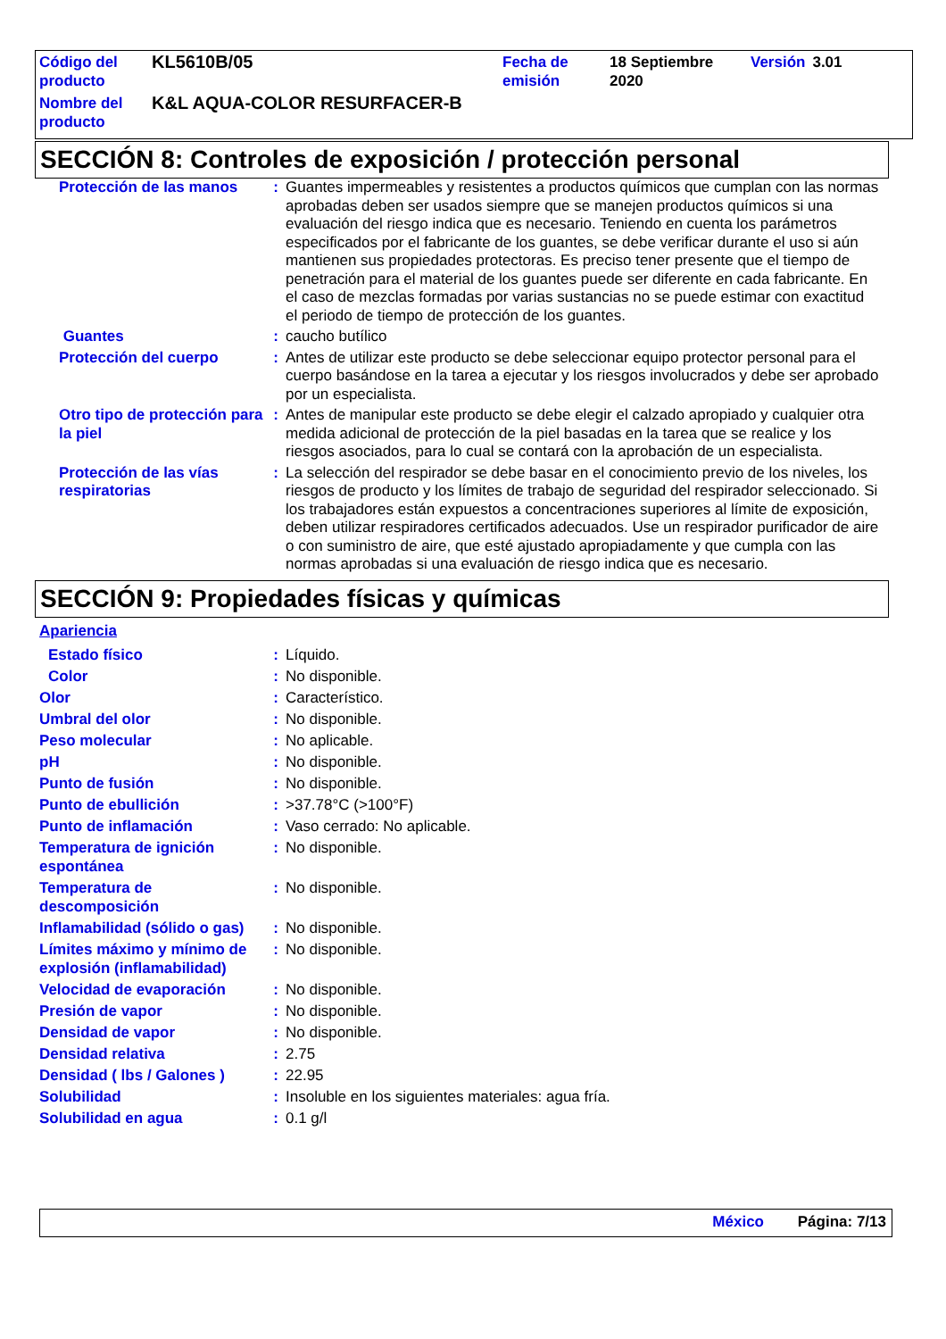| Código del producto | KL5610B/05 | Fecha de emisión | 18 Septiembre 2020 | Versión | 3.01 |
| Nombre del producto | K&L AQUA-COLOR RESURFACER-B | | | | |
SECCIÓN 8: Controles de exposición / protección personal
| Protección de las manos | : | Guantes impermeables y resistentes a productos químicos que cumplan con las normas aprobadas deben ser usados siempre que se manejen productos químicos si una evaluación del riesgo indica que es necesario. Teniendo en cuenta los parámetros especificados por el fabricante de los guantes, se debe verificar durante el uso si aún mantienen sus propiedades protectoras. Es preciso tener presente que el tiempo de penetración para el material de los guantes puede ser diferente en cada fabricante. En el caso de mezclas formadas por varias sustancias no se puede estimar con exactitud el periodo de tiempo de protección de los guantes. |
| Guantes | : | caucho butílico |
| Protección del cuerpo | : | Antes de utilizar este producto se debe seleccionar equipo protector personal para el cuerpo basándose en la tarea a ejecutar y los riesgos involucrados y debe ser aprobado por un especialista. |
| Otro tipo de protección para la piel | : | Antes de manipular este producto se debe elegir el calzado apropiado y cualquier otra medida adicional de protección de la piel basadas en la tarea que se realice y los riesgos asociados, para lo cual se contará con la aprobación de un especialista. |
| Protección de las vías respiratorias | : | La selección del respirador se debe basar en el conocimiento previo de los niveles, los riesgos de producto y los límites de trabajo de seguridad del respirador seleccionado. Si los trabajadores están expuestos a concentraciones superiores al límite de exposición, deben utilizar respiradores certificados adecuados. Use un respirador purificador de aire o con suministro de aire, que esté ajustado apropiadamente y que cumpla con las normas aprobadas si una evaluación de riesgo indica que es necesario. |
SECCIÓN 9: Propiedades físicas y químicas
| Apariencia | | |
| Estado físico | : | Líquido. |
| Color | : | No disponible. |
| Olor | : | Característico. |
| Umbral del olor | : | No disponible. |
| Peso molecular | : | No aplicable. |
| pH | : | No disponible. |
| Punto de fusión | : | No disponible. |
| Punto de ebullición | : | >37.78°C (>100°F) |
| Punto de inflamación | : | Vaso cerrado: No aplicable. |
| Temperatura de ignición espontánea | : | No disponible. |
| Temperatura de descomposición | : | No disponible. |
| Inflamabilidad (sólido o gas) | : | No disponible. |
| Límites máximo y mínimo de explosión (inflamabilidad) | : | No disponible. |
| Velocidad de evaporación | : | No disponible. |
| Presión de vapor | : | No disponible. |
| Densidad de vapor | : | No disponible. |
| Densidad relativa | : | 2.75 |
| Densidad ( lbs / Galones ) | : | 22.95 |
| Solubilidad | : | Insoluble en los siguientes materiales: agua fría. |
| Solubilidad en agua | : | 0.1 g/l |
México Página: 7/13